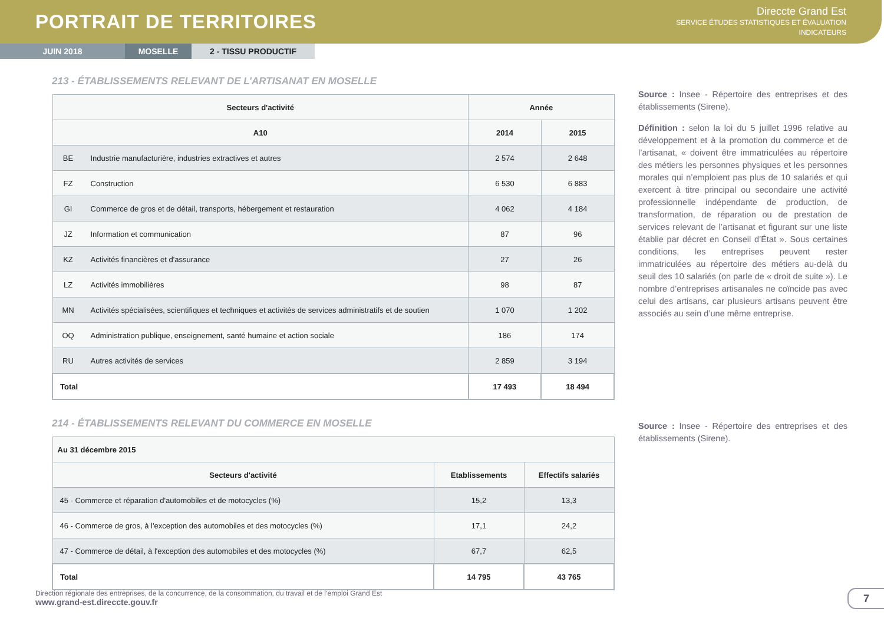PORTRAIT DE TERRITOIRES
Direccte Grand Est
SERVICE ÉTUDES STATISTIQUES ET ÉVALUATION
INDICATEURS
JUIN 2018 MOSELLE 2 - TISSU PRODUCTIF
213 - ÉTABLISSEMENTS RELEVANT DE L’ARTISANAT EN MOSELLE
| Secteurs d'activité | | Année | |
| --- | --- | --- | --- |
| A10 | | 2014 | 2015 |
| BE | Industrie manufacturière, industries extractives et autres | 2 574 | 2 648 |
| FZ | Construction | 6 530 | 6 883 |
| GI | Commerce de gros et de détail, transports, hébergement et restauration | 4 062 | 4 184 |
| JZ | Information et communication | 87 | 96 |
| KZ | Activités financières et d'assurance | 27 | 26 |
| LZ | Activités immobilières | 98 | 87 |
| MN | Activités spécialisées, scientifiques et techniques et activités de services administratifs et de soutien | 1 070 | 1 202 |
| OQ | Administration publique, enseignement, santé humaine et action sociale | 186 | 174 |
| RU | Autres activités de services | 2 859 | 3 194 |
| Total | | 17 493 | 18 494 |
214 - ÉTABLISSEMENTS RELEVANT DU COMMERCE EN MOSELLE
| Au 31 décembre 2015 | | |
| --- | --- | --- |
| Secteurs d'activité | Etablissements | Effectifs salariés |
| 45 - Commerce et réparation d'automobiles et de motocycles (%) | 15,2 | 13,3 |
| 46 - Commerce de gros, à l'exception des automobiles et des motocycles (%) | 17,1 | 24,2 |
| 47 - Commerce de détail, à l'exception des automobiles et des motocycles (%) | 67,7 | 62,5 |
| Total | 14 795 | 43 765 |
Source : Insee - Répertoire des entreprises et des établissements (Sirene).
Définition : selon la loi du 5 juillet 1996 relative au développement et à la promotion du commerce et de l’artisanat, « doivent être immatriculées au répertoire des métiers les personnes physiques et les personnes morales qui n’emploient pas plus de 10 salariés et qui exercent à titre principal ou secondaire une activité professionnelle indépendante de production, de transformation, de réparation ou de prestation de services relevant de l’artisanat et figurant sur une liste établie par décret en Conseil d’État ». Sous certaines conditions, les entreprises peuvent rester immatriculées au répertoire des métiers au-delà du seuil des 10 salariés (on parle de « droit de suite »). Le nombre d’entreprises artisanales ne coïncide pas avec celui des artisans, car plusieurs artisans peuvent être associés au sein d’une même entreprise.
Source : Insee - Répertoire des entreprises et des établissements (Sirene).
Direction régionale des entreprises, de la concurrence, de la consommation, du travail et de l’emploi Grand Est
www.grand-est.direccte.gouv.fr
7